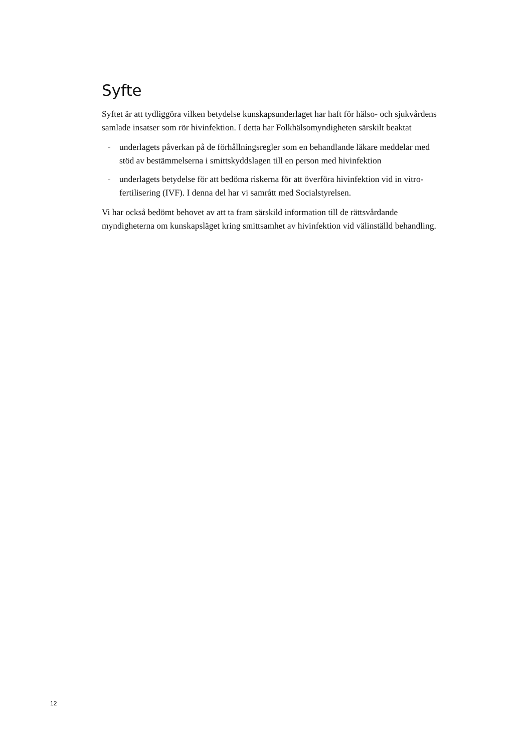Syfte
Syftet är att tydliggöra vilken betydelse kunskapsunderlaget har haft för hälso- och sjukvårdens samlade insatser som rör hivinfektion. I detta har Folkhälsomyndigheten särskilt beaktat
– underlagets påverkan på de förhållningsregler som en behandlande läkare meddelar med stöd av bestämmelserna i smittskyddslagen till en person med hivinfektion
– underlagets betydelse för att bedöma riskerna för att överföra hivinfektion vid in vitro-fertilisering (IVF). I denna del har vi samrått med Socialstyrelsen.
Vi har också bedömt behovet av att ta fram särskild information till de rättsvårdande myndigheterna om kunskapsläget kring smittsamhet av hivinfektion vid välinställd behandling.
12